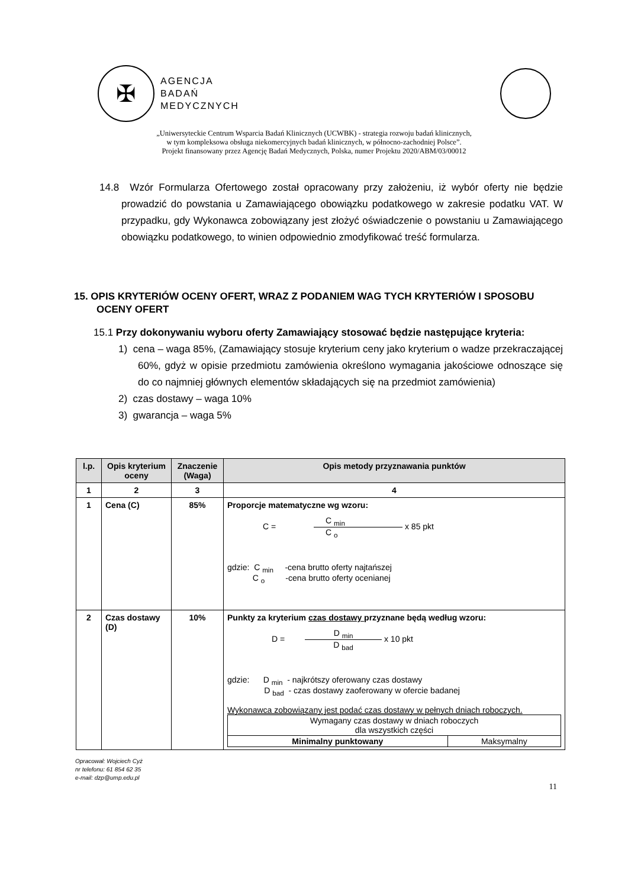✠
AGENCJA
BADAŃ
MEDYCZNYCH
„Uniwersyteckie Centrum Wsparcia Badań Klinicznych (UCWBK) - strategia rozwoju badań klinicznych,
w tym kompleksowa obsługa niekomercyjnych badań klinicznych, w północno-zachodniej Polsce”.
Projekt finansowany przez Agencję Badań Medycznych, Polska, numer Projektu 2020/ABM/03/00012
14.8 Wzór Formularza Ofertowego został opracowany przy założeniu, iż wybór oferty nie będzie prowadzić do powstania u Zamawiającego obowiązku podatkowego w zakresie podatku VAT. W przypadku, gdy Wykonawca zobowiązany jest złożyć oświadczenie o powstaniu u Zamawiającego obowiązku podatkowego, to winien odpowiednio zmodyfikować treść formularza.
15. OPIS KRYTERIÓW OCENY OFERT, WRAZ Z PODANIEM WAG TYCH KRYTERIÓW I SPOSOBU OCENY OFERT
15.1 Przy dokonywaniu wyboru oferty Zamawiający stosować będzie następujące kryteria:
1) cena – waga 85%, (Zamawiający stosuje kryterium ceny jako kryterium o wadze przekraczającej 60%, gdyż w opisie przedmiotu zamówienia określono wymagania jakościowe odnoszące się do co najmniej głównych elementów składających się na przedmiot zamówienia)
2) czas dostawy – waga 10%
3) gwarancja – waga 5%
| l.p. | Opis kryterium oceny | Znaczenie (Waga) | Opis metody przyznawania punktów |
| --- | --- | --- | --- |
| 1 | 2 | 3 | 4 |
| 1 | Cena (C) | 85% | Proporcje matematyczne wg wzoru: C = C <sub>min</sub> C <sub>o</sub> x 85 pkt gdzie: C <sub>min</sub> -cena brutto oferty najtańszej C <sub>o</sub> -cena brutto oferty ocenianej |
| 2 | Czas dostawy (D) | 10% | Punkty za kryterium czas dostawy przyznane będą według wzoru: D = D <sub>min</sub> D <sub>bad</sub> x 10 pkt gdzie: D <sub>min</sub> - najkrótszy oferowany czas dostawy D <sub>bad</sub> - czas dostawy zaoferowany w ofercie badanej Wykonawca zobowiązany jest podać czas dostawy w pełnych dniach roboczych. / Wymagany czas dostawy w dniach roboczych dla wszystkich części / / / Minimalny punktowany / Maksymalny / |
Opracował: Wojciech Cyż
nr telefonu: 61 854 62 35
e-mail: dzp@ump.edu.pl
11